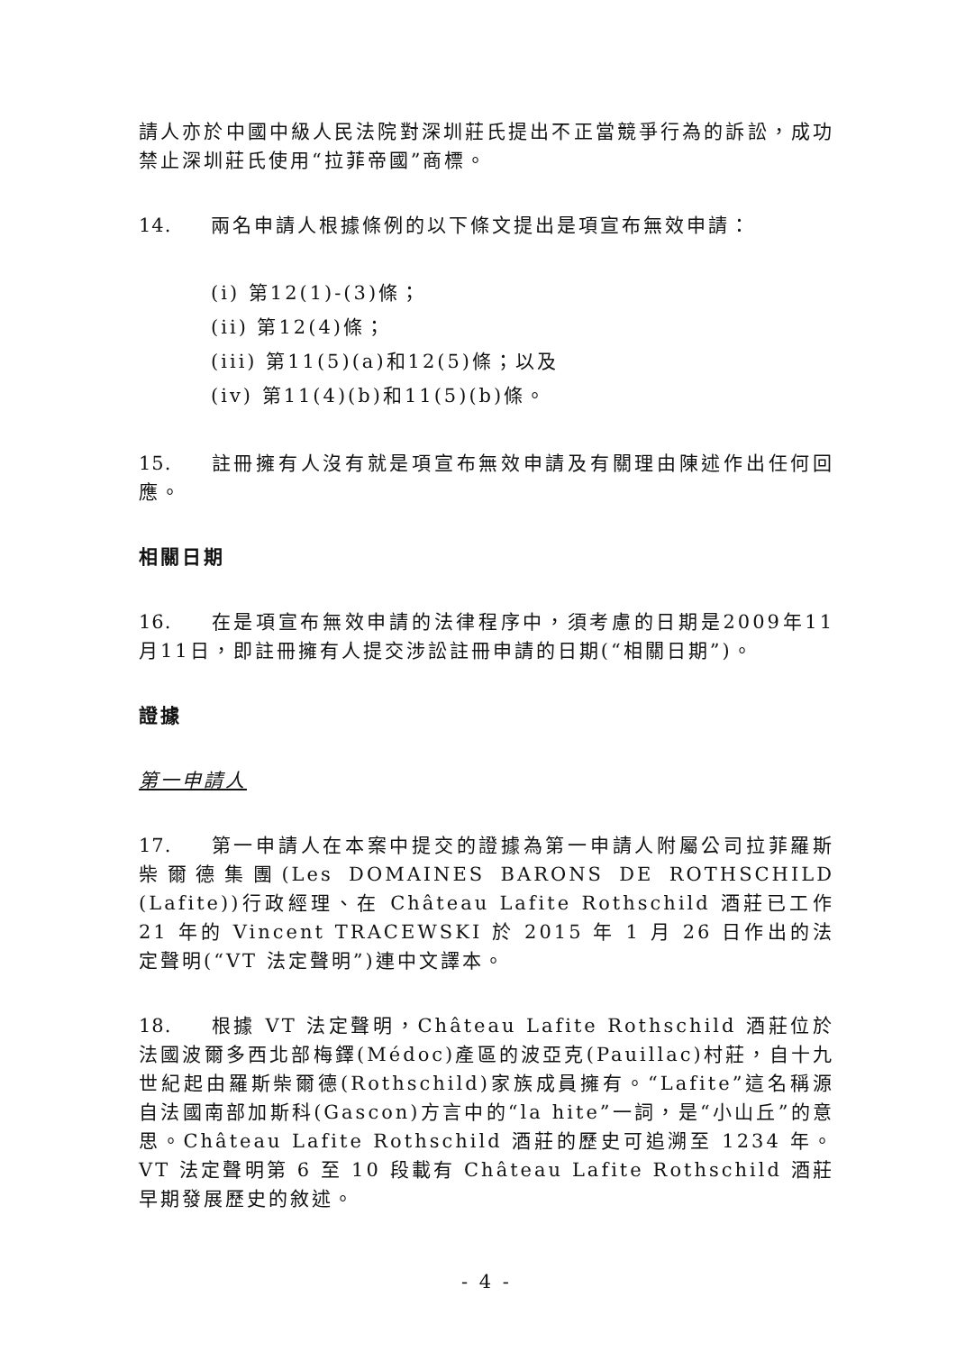請人亦於中國中級人民法院對深圳莊氏提出不正當競爭行為的訴訟，成功禁止深圳莊氏使用“拉菲帝國”商標。
14. 兩名申請人根據條例的以下條文提出是項宣布無效申請：
(i) 第12(1)-(3)條；
(ii) 第12(4)條；
(iii) 第11(5)(a)和12(5)條；以及
(iv) 第11(4)(b)和11(5)(b)條。
15. 註冊擁有人沒有就是項宣布無效申請及有關理由陳述作出任何回應。
相關日期
16. 在是項宣布無效申請的法律程序中，須考慮的日期是2009年11月11日，即註冊擁有人提交涉訟註冊申請的日期(“相關日期”)。
證據
第一申請人
17. 第一申請人在本案中提交的證據為第一申請人附屬公司拉菲羅斯柴爾德集團(Les DOMAINES BARONS DE ROTHSCHILD (Lafite))行政經理、在 Château Lafite Rothschild 酒莊已工作 21 年的 Vincent TRACEWSKI 於 2015 年 1 月 26 日作出的法定聲明(“VT 法定聲明”)連中文譯本。
18. 根據 VT 法定聲明，Château Lafite Rothschild 酒莊位於法國波爾多西北部梅鐸(Médoc)產區的波亞克(Pauillac)村莊，自十九世紀起由羅斯柴爾德(Rothschild)家族成員擁有。“Lafite”這名稱源自法國南部加斯科(Gascon)方言中的“la hite”一詞，是“小山丘”的意思。Château Lafite Rothschild 酒莊的歷史可追溯至 1234 年。VT 法定聲明第 6 至 10 段載有 Château Lafite Rothschild 酒莊早期發展歷史的敘述。
- 4 -